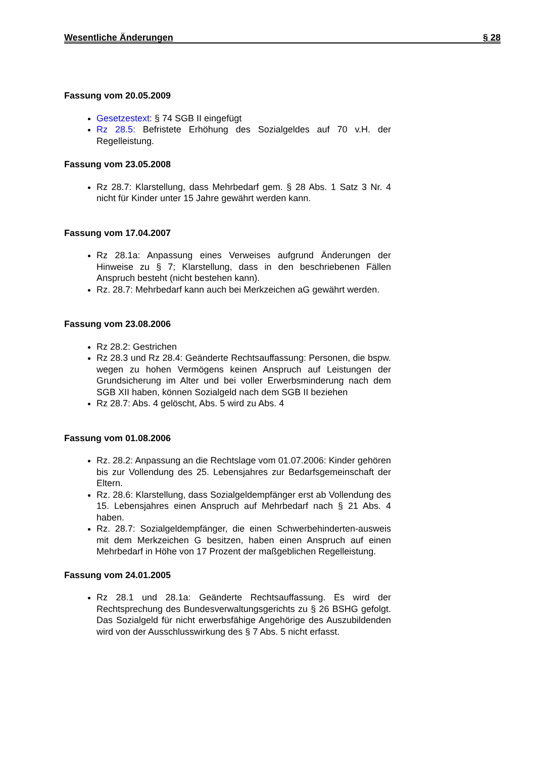Wesentliche Änderungen § 28
Fassung vom 20.05.2009
Gesetzestext: § 74 SGB II eingefügt
Rz 28.5: Befristete Erhöhung des Sozialgeldes auf 70 v.H. der Regelleistung.
Fassung vom 23.05.2008
Rz 28.7: Klarstellung, dass Mehrbedarf gem. § 28 Abs. 1 Satz 3 Nr. 4 nicht für Kinder unter 15 Jahre gewährt werden kann.
Fassung vom 17.04.2007
Rz 28.1a: Anpassung eines Verweises aufgrund Änderungen der Hinweise zu § 7; Klarstellung, dass in den beschriebenen Fällen Anspruch besteht (nicht bestehen kann).
Rz. 28.7: Mehrbedarf kann auch bei Merkzeichen aG gewährt werden.
Fassung vom 23.08.2006
Rz 28.2: Gestrichen
Rz 28.3 und Rz 28.4: Geänderte Rechtsauffassung: Personen, die bspw. wegen zu hohen Vermögens keinen Anspruch auf Leistungen der Grundsicherung im Alter und bei voller Erwerbsminderung nach dem SGB XII haben, können Sozialgeld nach dem SGB II beziehen
Rz 28.7: Abs. 4 gelöscht, Abs. 5 wird zu Abs. 4
Fassung vom 01.08.2006
Rz. 28.2: Anpassung an die Rechtslage vom 01.07.2006: Kinder gehören bis zur Vollendung des 25. Lebensjahres zur Bedarfsgemeinschaft der Eltern.
Rz. 28.6: Klarstellung, dass Sozialgeldempfänger erst ab Vollendung des 15. Lebensjahres einen Anspruch auf Mehrbedarf nach § 21 Abs. 4 haben.
Rz. 28.7: Sozialgeldempfänger, die einen Schwerbehinderten-ausweis mit dem Merkzeichen G besitzen, haben einen Anspruch auf einen Mehrbedarf in Höhe von 17 Prozent der maßgeblichen Regelleistung.
Fassung vom 24.01.2005
Rz 28.1 und 28.1a: Geänderte Rechtsauffassung. Es wird der Rechtsprechung des Bundesverwaltungsgerichts zu § 26 BSHG gefolgt. Das Sozialgeld für nicht erwerbsfähige Angehörige des Auszubildenden wird von der Ausschlusswirkung des § 7 Abs. 5 nicht erfasst.